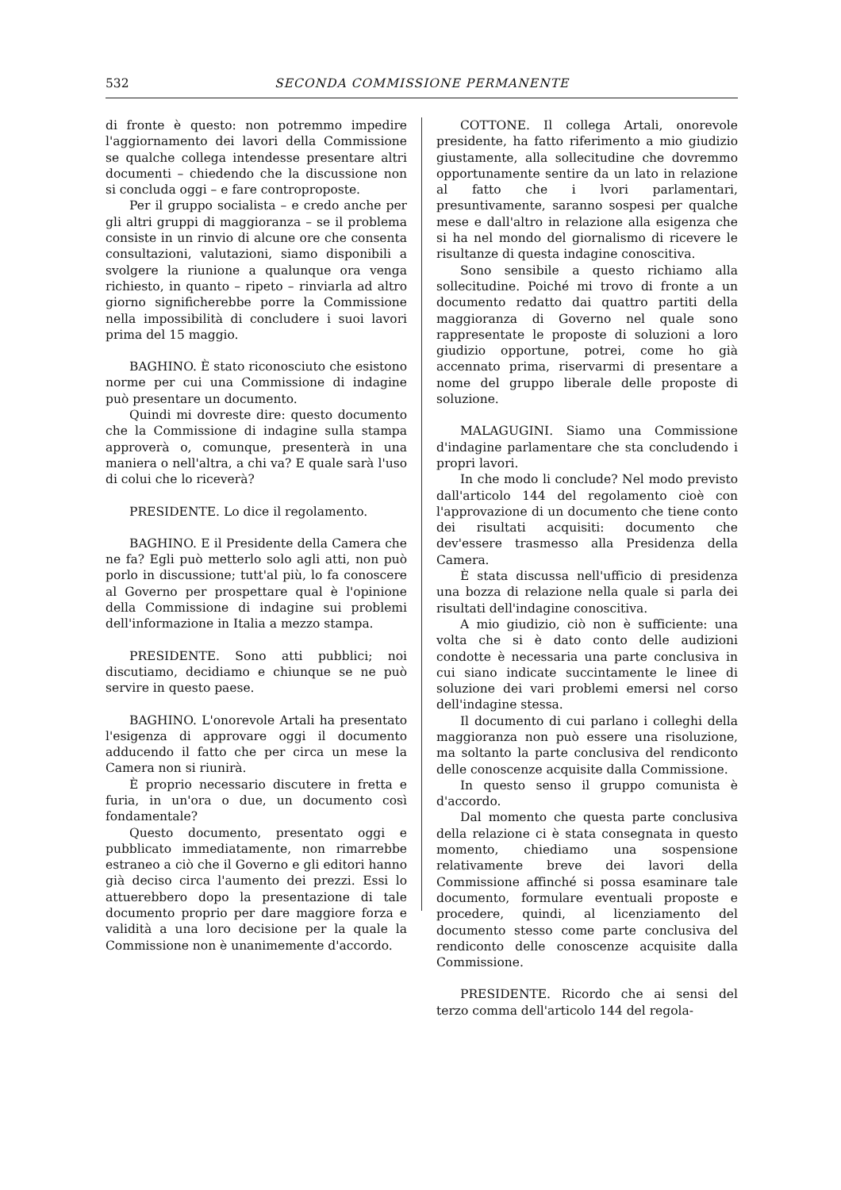532 SECONDA COMMISSIONE PERMANENTE
di fronte è questo: non potremmo impedire l'aggiornamento dei lavori della Commissione se qualche collega intendesse presentare altri documenti – chiedendo che la discussione non si concluda oggi – e fare controproposte.
Per il gruppo socialista – e credo anche per gli altri gruppi di maggioranza – se il problema consiste in un rinvio di alcune ore che consenta consultazioni, valutazioni, siamo disponibili a svolgere la riunione a qualunque ora venga richiesto, in quanto – ripeto – rinviarla ad altro giorno significherebbe porre la Commissione nella impossibilità di concludere i suoi lavori prima del 15 maggio.
BAGHINO. È stato riconosciuto che esistono norme per cui una Commissione di indagine può presentare un documento.
Quindi mi dovreste dire: questo documento che la Commissione di indagine sulla stampa approverà o, comunque, presenterà in una maniera o nell'altra, a chi va? E quale sarà l'uso di colui che lo riceverà?
PRESIDENTE. Lo dice il regolamento.
BAGHINO. E il Presidente della Camera che ne fa? Egli può metterlo solo agli atti, non può porlo in discussione; tutt'al più, lo fa conoscere al Governo per prospettare qual è l'opinione della Commissione di indagine sui problemi dell'informazione in Italia a mezzo stampa.
PRESIDENTE. Sono atti pubblici; noi discutiamo, decidiamo e chiunque se ne può servire in questo paese.
BAGHINO. L'onorevole Artali ha presentato l'esigenza di approvare oggi il documento adducendo il fatto che per circa un mese la Camera non si riunirà.
È proprio necessario discutere in fretta e furia, in un'ora o due, un documento così fondamentale?
Questo documento, presentato oggi e pubblicato immediatamente, non rimarrebbe estraneo a ciò che il Governo e gli editori hanno già deciso circa l'aumento dei prezzi. Essi lo attuerebbero dopo la presentazione di tale documento proprio per dare maggiore forza e validità a una loro decisione per la quale la Commissione non è unanimemente d'accordo.
COTTONE. Il collega Artali, onorevole presidente, ha fatto riferimento a mio giudizio giustamente, alla sollecitudine che dovremmo opportunamente sentire da un lato in relazione al fatto che i lvori parlamentari, presuntivamente, saranno sospesi per qualche mese e dall'altro in relazione alla esigenza che si ha nel mondo del giornalismo di ricevere le risultanze di questa indagine conoscitiva.
Sono sensibile a questo richiamo alla sollecitudine. Poiché mi trovo di fronte a un documento redatto dai quattro partiti della maggioranza di Governo nel quale sono rappresentate le proposte di soluzioni a loro giudizio opportune, potrei, come ho già accennato prima, riservarmi di presentare a nome del gruppo liberale delle proposte di soluzione.
MALAGUGINI. Siamo una Commissione d'indagine parlamentare che sta concludendo i propri lavori.
In che modo li conclude? Nel modo previsto dall'articolo 144 del regolamento cioè con l'approvazione di un documento che tiene conto dei risultati acquisiti: documento che dev'essere trasmesso alla Presidenza della Camera.
È stata discussa nell'ufficio di presidenza una bozza di relazione nella quale si parla dei risultati dell'indagine conoscitiva.
A mio giudizio, ciò non è sufficiente: una volta che si è dato conto delle audizioni condotte è necessaria una parte conclusiva in cui siano indicate succintamente le linee di soluzione dei vari problemi emersi nel corso dell'indagine stessa.
Il documento di cui parlano i colleghi della maggioranza non può essere una risoluzione, ma soltanto la parte conclusiva del rendiconto delle conoscenze acquisite dalla Commissione.
In questo senso il gruppo comunista è d'accordo.
Dal momento che questa parte conclusiva della relazione ci è stata consegnata in questo momento, chiediamo una sospensione relativamente breve dei lavori della Commissione affinché si possa esaminare tale documento, formulare eventuali proposte e procedere, quindi, al licenziamento del documento stesso come parte conclusiva del rendiconto delle conoscenze acquisite dalla Commissione.
PRESIDENTE. Ricordo che ai sensi del terzo comma dell'articolo 144 del regola-